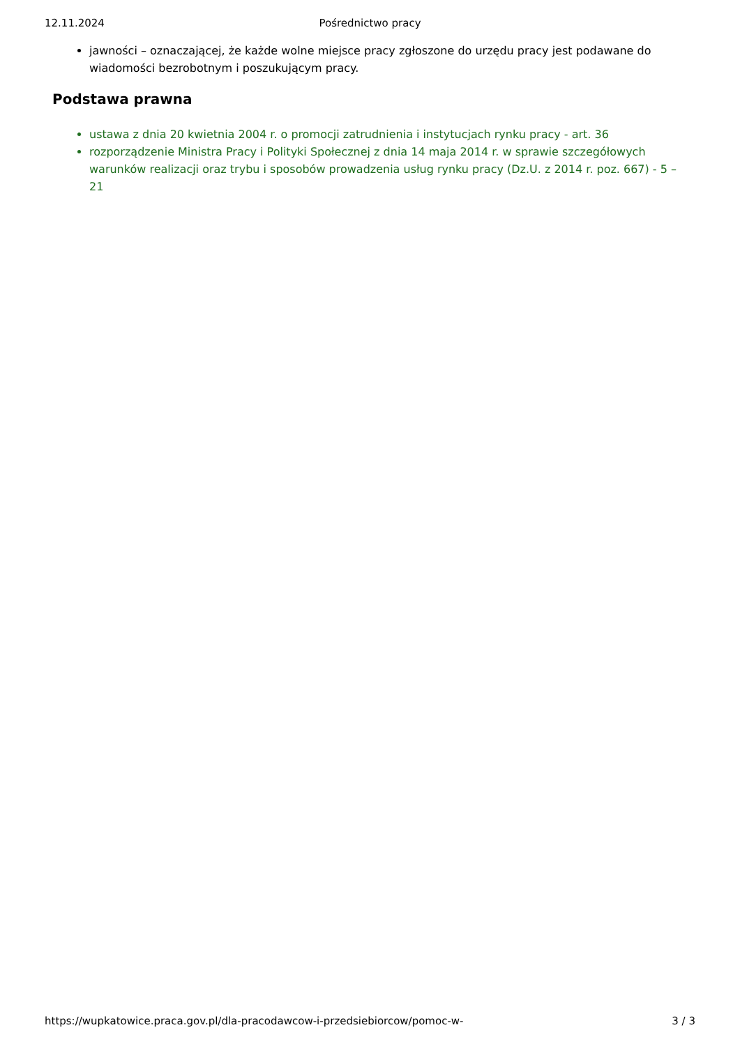12.11.2024 Pośrednictwo pracy
jawności – oznaczającej, że każde wolne miejsce pracy zgłoszone do urzędu pracy jest podawane do wiadomości bezrobotnym i poszukującym pracy.
Podstawa prawna
ustawa z dnia 20 kwietnia 2004 r. o promocji zatrudnienia i instytucjach rynku pracy - art. 36
rozporządzenie Ministra Pracy i Polityki Społecznej z dnia 14 maja 2014 r. w sprawie szczegółowych warunków realizacji oraz trybu i sposobów prowadzenia usług rynku pracy (Dz.U. z 2014 r. poz. 667) - 5 – 21
https://wupkatowice.praca.gov.pl/dla-pracodawcow-i-przedsiebiorcow/pomoc-w- 3 / 3